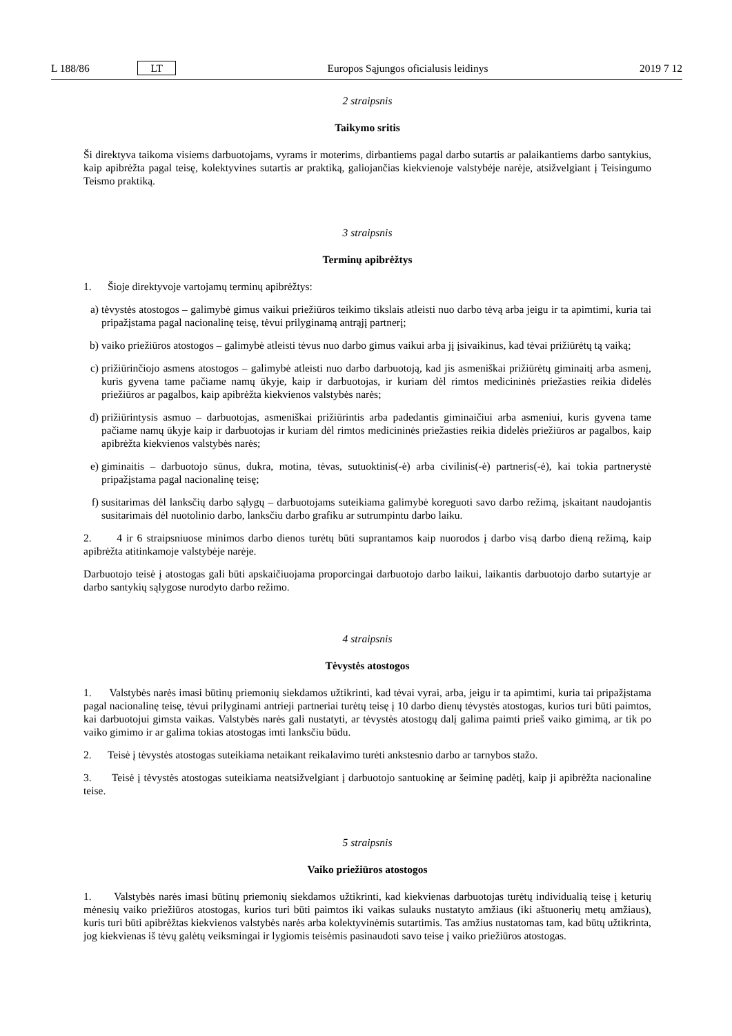L 188/86 LT Europos Sąjungos oficialusis leidinys 2019 7 12
2 straipsnis
Taikymo sritis
Ši direktyva taikoma visiems darbuotojams, vyrams ir moterims, dirbantiems pagal darbo sutartis ar palaikantiems darbo santykius, kaip apibrėžta pagal teisę, kolektyvines sutartis ar praktiką, galiojančias kiekvienoje valstybėje narėje, atsi­žvelgiant į Teisingumo Teismo praktiką.
3 straipsnis
Terminų apibrėžtys
1. Šioje direktyvoje vartojamų terminų apibrėžtys:
a) tėvystės atostogos – galimybė gimus vaikui priežiūros teikimo tikslais atleisti nuo darbo tėvą arba jeigu ir ta apimtimi, kuria tai pripažįstama pagal nacionalinę teisę, tėvui prilyginamą antrąjį partnerį;
b) vaiko priežiūros atostogos – galimybė atleisti tėvus nuo darbo gimus vaikui arba jį įsivaikinus, kad tėvai prižiūrėtų tą vaiką;
c) prižiūrinčiojo asmens atostogos – galimybė atleisti nuo darbo darbuotoją, kad jis asmeniškai prižiūrėtų giminaitį arba asmenį, kuris gyvena tame pačiame namų ūkyje, kaip ir darbuotojas, ir kuriam dėl rimtos medicininės priežasties reikia didelės priežiūros ar pagalbos, kaip apibrėžta kiekvienos valstybės narės;
d) prižiūrintysis asmuo – darbuotojas, asmeniškai prižiūrintis arba padedantis giminaičiui arba asmeniui, kuris gyvena tame pačiame namų ūkyje kaip ir darbuotojas ir kuriam dėl rimtos medicininės priežasties reikia didelės priežiūros ar pagalbos, kaip apibrėžta kiekvienos valstybės narės;
e) giminaitis – darbuotojo sūnus, dukra, motina, tėvas, sutuoktinis(-ė) arba civilinis(-ė) partneris(-ė), kai tokia partnerystė pripažįstama pagal nacionalinę teisę;
f) susitarimas dėl lanksčių darbo sąlygų – darbuotojams suteikiama galimybė koreguoti savo darbo režimą, įskaitant naudojantis susitarimais dėl nuotolinio darbo, lanksčiu darbo grafiku ar sutrumpintu darbo laiku.
2. 4 ir 6 straipsniuose minimos darbo dienos turėtų būti suprantamos kaip nuorodos į darbo visą darbo dieną režimą, kaip apibrėžta atitinkamoje valstybėje narėje.
Darbuotojo teisė į atostogas gali būti apskaičiuojama proporcingai darbuotojo darbo laikui, laikantis darbuotojo darbo sutartyje ar darbo santykių sąlygose nurodyto darbo režimo.
4 straipsnis
Tėvystės atostogos
1. Valstybės narės imasi būtinų priemonių siekdamos užtikrinti, kad tėvai vyrai, arba, jeigu ir ta apimtimi, kuria tai pripažįstama pagal nacionalinę teisę, tėvui prilyginami antrieji partneriai turėtų teisę į 10 darbo dienų tėvystės atostogas, kurios turi būti paimtos, kai darbuotojui gimsta vaikas. Valstybės narės gali nustatyti, ar tėvystės atostogų dalį galima paimti prieš vaiko gimimą, ar tik po vaiko gimimo ir ar galima tokias atostogas imti lanksčiu būdu.
2. Teisė į tėvystės atostogas suteikiama netaikant reikalavimo turėti ankstesnio darbo ar tarnybos stažo.
3. Teisė į tėvystės atostogas suteikiama neatsižvelgiant į darbuotojo santuokinę ar šeiminę padėtį, kaip ji apibrėžta nacionaline teise.
5 straipsnis
Vaiko priežiūros atostogos
1. Valstybės narės imasi būtinų priemonių siekdamos užtikrinti, kad kiekvienas darbuotojas turėtų individualią teisę į keturių mėnesių vaiko priežiūros atostogas, kurios turi būti paimtos iki vaikas sulauks nustatyto amžiaus (iki aštuonerių metų amžiaus), kuris turi būti apibrėžtas kiekvienos valstybės narės arba kolektyvinėmis sutartimis. Tas amžius nustatomas tam, kad būtų užtikrinta, jog kiekvienas iš tėvų galėtų veiksmingai ir lygiomis teisėmis pasinaudoti savo teise į vaiko priežiūros atostogas.